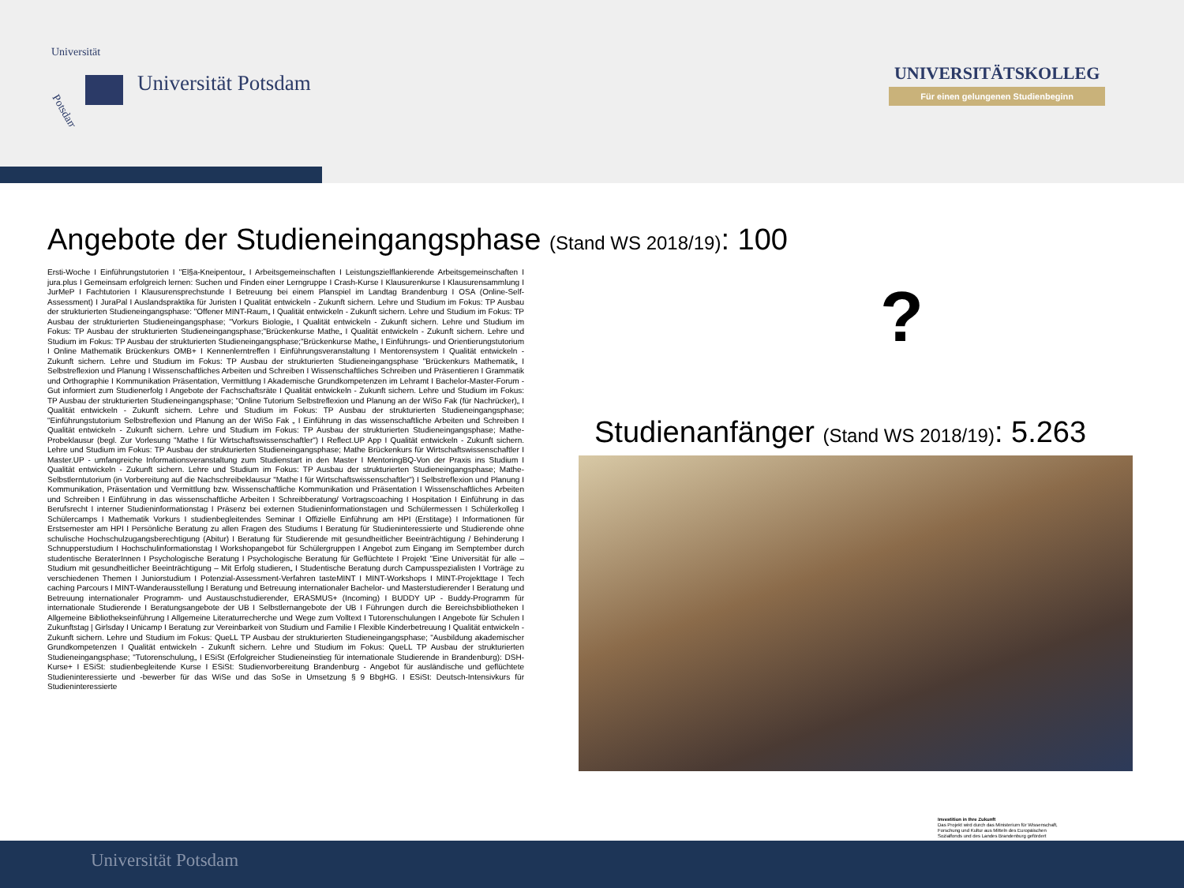Universität
Potsdam
Universität Potsdam
UNIVERSITÄTSKOLLEG
Für einen gelungenen Studienbeginn
Angebote der Studieneingangsphase (Stand WS 2018/19): 100
Ersti-Woche I Einführungstutorien I "El§a-Kneipentour„ I Arbeitsgemeinschaften I Leistungszielflankierende Arbeitsgemeinschaften I jura.plus I Gemeinsam erfolgreich lernen: Suchen und Finden einer Lerngruppe I Crash-Kurse I Klausurenkurse I Klausurensammlung I JurMeP I Fachtutorien I Klausurensprechstunde I Betreuung bei einem Planspiel im Landtag Brandenburg I OSA (Online-Self-Assessment) I JuraPal I Auslandspraktika für Juristen I Qualität entwickeln - Zukunft sichern. Lehre und Studium im Fokus: TP Ausbau der strukturierten Studieneingangsphase: "Offener MINT-Raum„ I Qualität entwickeln - Zukunft sichern. Lehre und Studium im Fokus: TP Ausbau der strukturierten Studieneingangsphase; "Vorkurs Biologie„ I Qualität entwickeln - Zukunft sichern. Lehre und Studium im Fokus: TP Ausbau der strukturierten Studieneingangsphase;"Brückenkurse Mathe„ I Qualität entwickeln - Zukunft sichern. Lehre und Studium im Fokus: TP Ausbau der strukturierten Studieneingangsphase;"Brückenkurse Mathe„ I Einführungs- und Orientierungstutorium I Online Mathematik Brückenkurs OMB+ I Kennenlerntreffen I Einführungsveranstaltung I Mentorensystem I Qualität entwickeln - Zukunft sichern. Lehre und Studium im Fokus: TP Ausbau der strukturierten Studieneingangsphase "Brückenkurs Mathematik„ I Selbstreflexion und Planung I Wissenschaftliches Arbeiten und Schreiben I Wissenschaftliches Schreiben und Präsentieren I Grammatik und Orthographie I Kommunikation Präsentation, Vermittlung I Akademische Grundkompetenzen im Lehramt I Bachelor-Master-Forum - Gut informiert zum Studienerfolg I Angebote der Fachschaftsräte I Qualität entwickeln - Zukunft sichern. Lehre und Studium im Fokus: TP Ausbau der strukturierten Studieneingangsphase; "Online Tutorium Selbstreflexion und Planung an der WiSo Fak (für Nachrücker)„ I Qualität entwickeln - Zukunft sichern. Lehre und Studium im Fokus: TP Ausbau der strukturierten Studieneingangsphase; "Einführungstutorium Selbstreflexion und Planung an der WiSo Fak „ I Einführung in das wissenschaftliche Arbeiten und Schreiben I Qualität entwickeln - Zukunft sichern. Lehre und Studium im Fokus: TP Ausbau der strukturierten Studieneingangsphase; Mathe-Probeklausur (begl. Zur Vorlesung "Mathe I für Wirtschaftswissenschaftler") I Reflect.UP App I Qualität entwickeln - Zukunft sichern. Lehre und Studium im Fokus: TP Ausbau der strukturierten Studieneingangsphase; Mathe Brückenkurs für Wirtschaftswissenschaftler I Master.UP - umfangreiche Informationsveranstaltung zum Studienstart in den Master I MentoringBQ-Von der Praxis ins Studium I Qualität entwickeln - Zukunft sichern. Lehre und Studium im Fokus: TP Ausbau der strukturierten Studieneingangsphase; Mathe-Selbstlerntutorium (in Vorbereitung auf die Nachschreibeklausur "Mathe I für Wirtschaftswissenschaftler") I Selbstreflexion und Planung I Kommunikation, Präsentation und Vermittlung bzw. Wissenschaftliche Kommunikation und Präsentation I Wissenschaftliches Arbeiten und Schreiben I Einführung in das wissenschaftliche Arbeiten I Schreibberatung/ Vortragscoaching I Hospitation I Einführung in das Berufsrecht I interner Studieninformationstag I Präsenz bei externen Studieninformationstagen und Schülermessen I Schülerkolleg I Schülercamps I Mathematik Vorkurs I studienbegleitendes Seminar I Offizielle Einführung am HPI (Erstitage) I Informationen für Erstsemester am HPI I Persönliche Beratung zu allen Fragen des Studiums I Beratung für Studieninteressierte und Studierende ohne schulische Hochschulzugangsberechtigung (Abitur) I Beratung für Studierende mit gesundheitlicher Beeinträchtigung / Behinderung I Schnupperstudium I Hochschulinformationstag I Workshopangebot für Schülergruppen I Angebot zum Eingang im Semptember durch studentische BeraterInnen I Psychologische Beratung I Psychologische Beratung für Geflüchtete I Projekt "Eine Universität für alle – Studium mit gesundheitlicher Beeinträchtigung – Mit Erfolg studieren„ I Studentische Beratung durch Campusspezialisten I Vorträge zu verschiedenen Themen I Juniorstudium I Potenzial-Assessment-Verfahren tasteMINT I MINT-Workshops I MINT-Projekttage I Tech caching Parcours I MINT-Wanderausstellung I Beratung und Betreuung internationaler Bachelor- und Masterstudierender I Beratung und Betreuung internationaler Programm- und Austauschstudierender, ERASMUS+ (Incoming) I BUDDY UP - Buddy-Programm für internationale Studierende I Beratungsangebote der UB I Selbstlernangebote der UB I Führungen durch die Bereichsbibliotheken I Allgemeine Bibliothekseinführung I Allgemeine Literaturrecherche und Wege zum Volltext I Tutorenschulungen I Angebote für Schulen I Zukunftstag | Girlsday I Unicamp I Beratung zur Vereinbarkeit von Studium und Familie I Flexible Kinderbetreuung I Qualität entwickeln - Zukunft sichern. Lehre und Studium im Fokus: QueLL TP Ausbau der strukturierten Studieneingangsphase; "Ausbildung akademischer Grundkompetenzen I Qualität entwickeln - Zukunft sichern. Lehre und Studium im Fokus: QueLL TP Ausbau der strukturierten Studieneingangsphase; "Tutorenschulung„ I ESiSt (Erfolgreicher Studieneinstieg für internationale Studierende in Brandenburg): DSH-Kurse+ I ESiSt: studienbegleitende Kurse I ESiSt: Studienvorbereitung Brandenburg - Angebot für ausländische und geflüchtete Studieninteressierte und -bewerber für das WiSe und das SoSe in Umsetzung § 9 BbgHG. I ESiSt: Deutsch-Intensivkurs für Studieninteressierte
?
Studienanfänger (Stand WS 2018/19): 5.263
Investition in Ihre Zukunft
Das Projekt wird durch das Ministerium für Wissenschaft, Forschung und Kultur aus Mitteln des Europäischen Sozialfonds und des Landes Brandenburg gefördert
Universität Potsdam